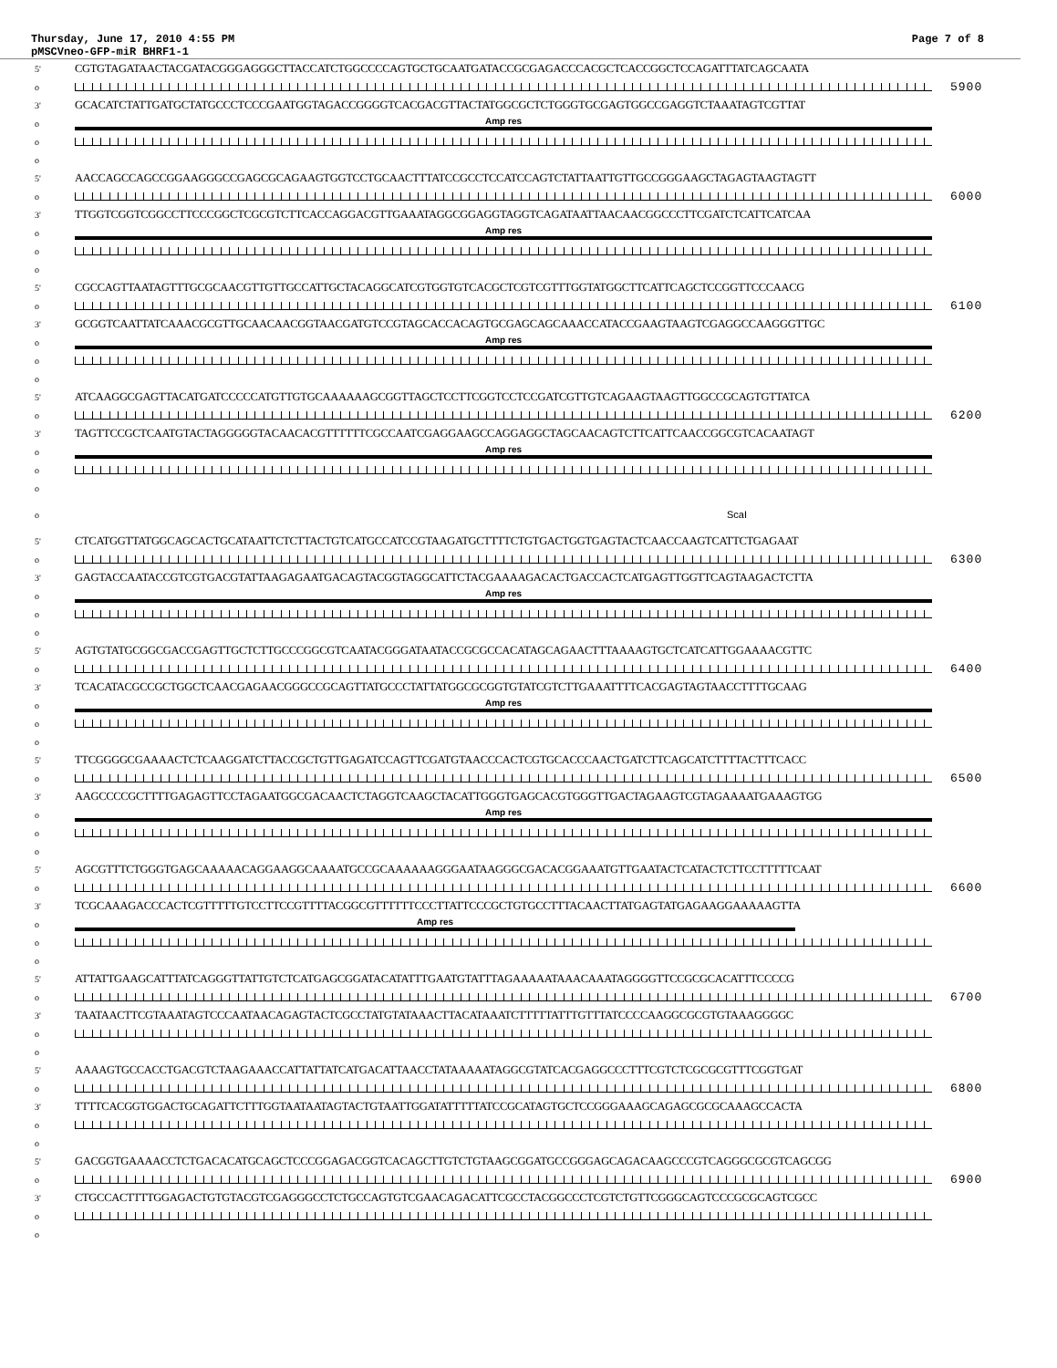Page 7 of 8 Thursday, June 17, 2010 4:55 PM
pMSCVneo-GFP-miR BHRF1-1
5' CGTGTAGATAACTACGATACGGGAGGGCTTACCATCTGGCCCCAGTGCTGCAATGATACCGCGAGACCCACGCTCACCGGCTCCAGATTTATCAGCAATA
o 5900
3' GCACATCTATTGATGCTATGCCCTCCCGAATGGTAGACCGGGGTCACGACGTTACTATGGCGCTCTGGGTGCGAGTGGCCGAGGTCTAAATAGTCGTTAT
o Amp res
o
o
5' AACCAGCCAGCCGGAAGGGCCGAGCGCAGAAGTGGTCCTGCAACTTTATCCGCCTCCATCCAGTCTATTAATTGTTGCCGGGAAGCTAGAGTAAGTAGTT
o 6000
3' TTGGTCGGTCGGCCTTCCCGGCTCGCGTCTTCACCAGGACGTTGAAATAGGCGGAGGTAGGTCAGATAATTAACAACGGCCCTTCGATCTCATTCATCAA
o Amp res
o
o
5' CGCCAGTTAATAGTTTGCGCAACGTTGTTGCCATTGCTACAGGCATCGTGGTGTCACGCTCGTCGTTTGGTATGGCTTCATTCAGCTCCGGTTCCCAACG
o 6100
3' GCGGTCAATTATCAAACGCGTTGCAACAACGGTAACGATGTCCGTAGCACCACAGTGCGAGCAGCAAACCATACCGAAGTAAGTCGAGGCCAAGGGTTGC
o Amp res
o
o
5' ATCAAGGCGAGTTACATGATCCCCCATGTTGTGCAAAAAAGCGGTTAGCTCCTTCGGTCCTCCGATCGTTGTCAGAAGTAAGTTGGCCGCAGTGTTATCA
o 6200
3' TAGTTCCGCTCAATGTACTAGGGGGTACAACACGTTTTTTCGCCAATCGAGGAAGCCAGGAGGCTAGCAACAGTCTTCATTCAACCGGCGTCACAATAGT
o Amp res
o
o
o ScaI
5' CTCATGGTTATGGCAGCACTGCATAATTCTCTTACTGTCATGCCATCCGTAAGATGCTTTTCTGTGACTGGTGAGTACTCAACCAAGTCATTCTGAGAAT
o 6300
3' GAGTACCAATACCGTCGTGACGTATTAAGAGAATGACAGTACGGTAGGCATTCTACGAAAAGACACTGACCACTCATGAGTTGGTTCAGTAAGACTCTTA
o Amp res
o
o
5' AGTGTATGCGGCGACCGAGTTGCTCTTGCCCGGCGTCAATACGGGATAATACCGCGCCACATAGCAGAACTTTAAAAGTGCTCATCATTGGAAAACGTTC
o 6400
3' TCACATACGCCGCTGGCTCAACGAGAACGGGCCGCAGTTATGCCCTATTATGGCGCGGTGTATCGTCTTGAAATTTTCACGAGTAGTAACCTTTTGCAAG
o Amp res
o
o
5' TTCGGGGCGAAAACTCTCAAGGATCTTACCGCTGTTGAGATCCAGTTCGATGTAACCCACTCGTGCACCCAACTGATCTTCAGCATCTTTTACTTTCACC
o 6500
3' AAGCCCCGCTTTTGAGAGTTCCTAGAATGGCGACAACTCTAGGTCAAGCTACATTGGGTGAGCACGTGGGTTGACTAGAAGTCGTAGAAAATGAAAGTGG
o Amp res
o
o
5' AGCGTTTCTGGGTGAGCAAAAACAGGAAGGCAAAATGCCGCAAAAAAGGGAATAAGGGCGACACGGAAATGTTGAATACTCATACTCTTCCTTTTTCAAT
o 6600
3' TCGCAAAGACCCACTCGTTTTTGTCCTTCCGTTTTACGGCGTTTTTTCCCTTATTCCCGCTGTGCCTTTACAACTTATGAGTATGAGAAGGAAAAAGTTA
o Amp res
o
o
5' ATTATTGAAGCATTTATCAGGGTTATTGTCTCATGAGCGGATACATATTTGAATGTATTTAGAAAAATAAACAAATAGGGGTTCCGCGCACATTTCCCCG
o 6700
3' TAATAACTTCGTAAATAGTCCCAATAACAGAGTACTCGCCTATGTATAAACTTACATAAATCTTTTTATTTGTTTATCCCCAAGGCGCGTGTAAAGGGGC
o
o
5' AAAAGTGCCACCTGACGTCTAAGAAACCATTATTATCATGACATTAACCTATAAAAATAGGCGTATCACGAGGCCCTTTCGTCTCGCGCGTTTCGGTGAT
o 6800
3' TTTTCACGGTGGACTGCAGATTCTTTGGTAATAATAGTACTGTAATTGGATATTTTTATCCGCATAGTGCTCCGGGAAAGCAGAGCGCGCAAAGCCACTA
o
o
5' GACGGTGAAAACCTCTGACACATGCAGCTCCCGGAGACGGTCACAGCTTGTCTGTAAGCGGATGCCGGGAGCAGACAAGCCCGTCAGGGCGCGTCAGCGG
o 6900
3' CTGCCACTTTTGGAGACTGTGTACGTCGAGGGCCTCTGCCAGTGTCGAACAGACATTCGCCTACGGCCCTCGTCTGTTCGGGCAGTCCCGCGCAGTCGCC
o
o